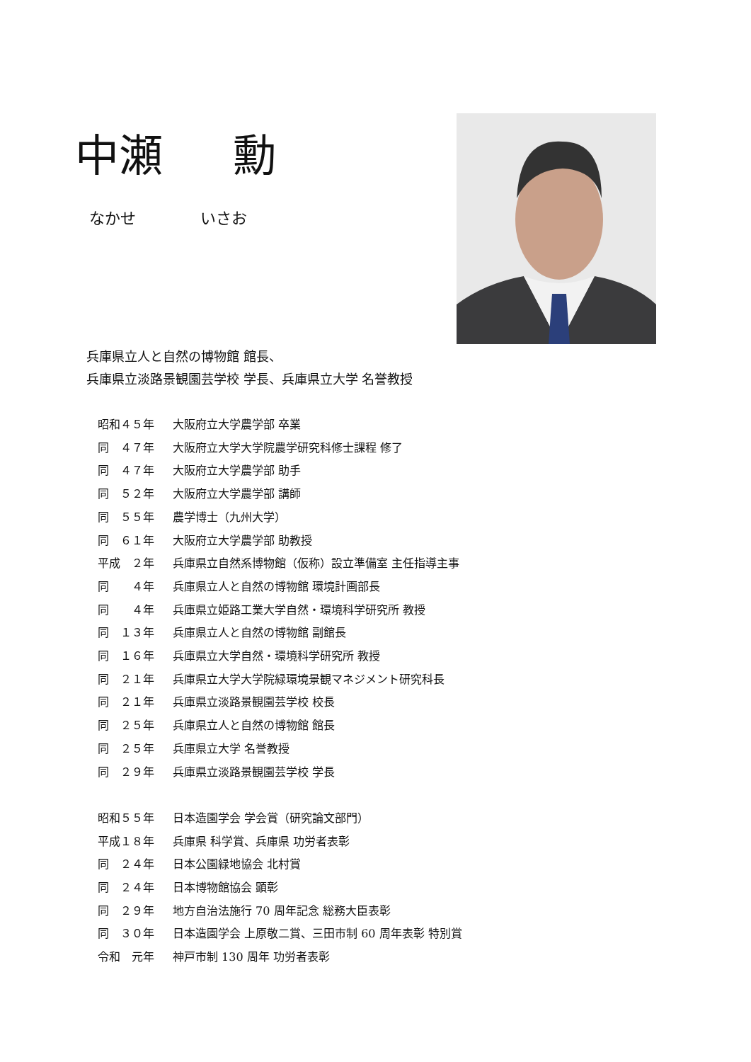中瀬 勳
なかせ いさお
兵庫県立人と自然の博物館 館長、
兵庫県立淡路景観園芸学校 学長、兵庫県立大学 名誉教授
昭和４５年 大阪府立大学農学部 卒業
同　４７年 大阪府立大学大学院農学研究科修士課程 修了
同　４７年 大阪府立大学農学部 助手
同　５２年 大阪府立大学農学部 講師
同　５５年 農学博士（九州大学）
同　６１年 大阪府立大学農学部 助教授
平成　２年 兵庫県立自然系博物館（仮称）設立準備室 主任指導主事
同　　４年 兵庫県立人と自然の博物館 環境計画部長
同　　４年 兵庫県立姫路工業大学自然・環境科学研究所 教授
同　１３年 兵庫県立人と自然の博物館 副館長
同　１６年 兵庫県立大学自然・環境科学研究所 教授
同　２１年 兵庫県立大学大学院緑環境景観マネジメント研究科長
同　２１年 兵庫県立淡路景観園芸学校 校長
同　２５年 兵庫県立人と自然の博物館 館長
同　２５年 兵庫県立大学 名誉教授
同　２９年 兵庫県立淡路景観園芸学校 学長
昭和５５年 日本造園学会 学会賞（研究論文部門）
平成１８年 兵庫県 科学賞、兵庫県 功労者表彰
同　２４年 日本公園緑地協会 北村賞
同　２４年 日本博物館協会 顕彰
同　２９年 地方自治法施行 70 周年記念 総務大臣表彰
同　３０年 日本造園学会 上原敬二賞、三田市制 60 周年表彰 特別賞
令和　元年 神戸市制 130 周年 功労者表彰